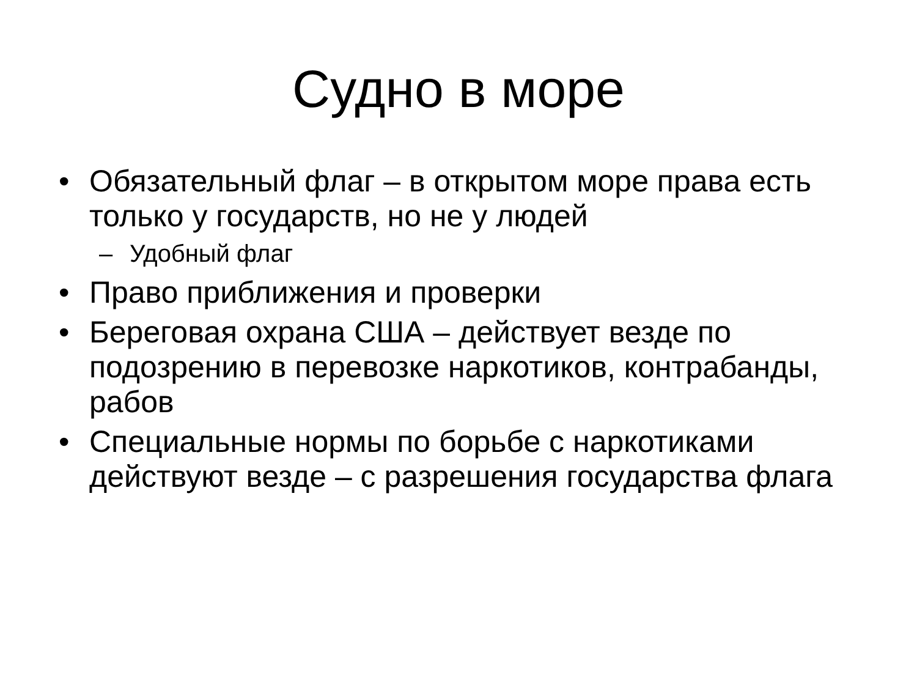Судно в море
• Обязательный флаг – в открытом море права есть только у государств, но не у людей
– Удобный флаг
• Право приближения и проверки
• Береговая охрана США – действует везде по подозрению в перевозке наркотиков, контрабанды, рабов
• Специальные нормы по борьбе с наркотиками действуют везде – с разрешения государства флага